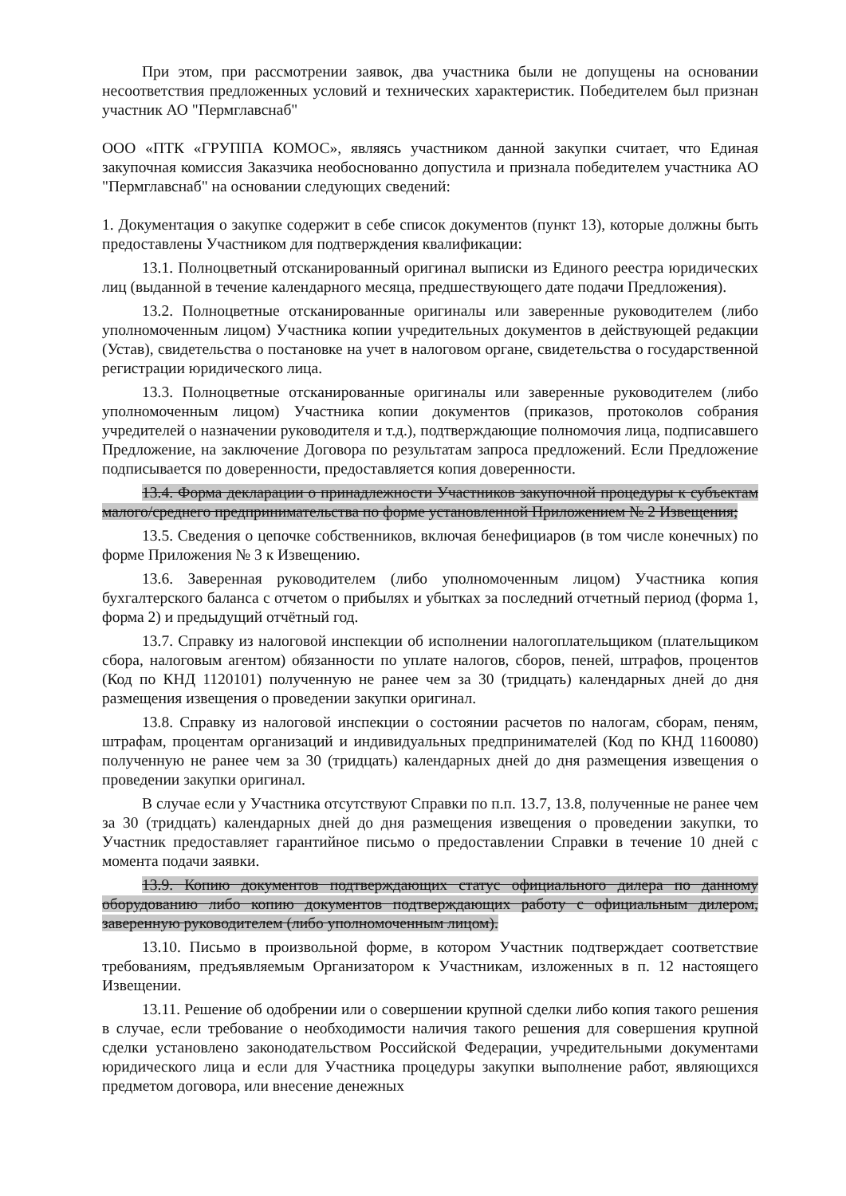При этом, при рассмотрении заявок, два участника были не допущены на основании несоответствия предложенных условий и технических характеристик. Победителем был признан участник АО "Пермглавснаб"
ООО «ПТК «ГРУППА КОМОС», являясь участником данной закупки считает, что Единая закупочная комиссия Заказчика необоснованно допустила и признала победителем участника АО "Пермглавснаб" на основании следующих сведений:
1. Документация о закупке содержит в себе список документов (пункт 13), которые должны быть предоставлены Участником для подтверждения квалификации:
13.1. Полноцветный отсканированный оригинал выписки из Единого реестра юридических лиц (выданной в течение календарного месяца, предшествующего дате подачи Предложения).
13.2. Полноцветные отсканированные оригиналы или заверенные руководителем (либо уполномоченным лицом) Участника копии учредительных документов в действующей редакции (Устав), свидетельства о постановке на учет в налоговом органе, свидетельства о государственной регистрации юридического лица.
13.3. Полноцветные отсканированные оригиналы или заверенные руководителем (либо уполномоченным лицом) Участника копии документов (приказов, протоколов собрания учредителей о назначении руководителя и т.д.), подтверждающие полномочия лица, подписавшего Предложение, на заключение Договора по результатам запроса предложений. Если Предложение подписывается по доверенности, предоставляется копия доверенности.
13.4. Форма декларации о принадлежности Участников закупочной процедуры к субъектам малого/среднего предпринимательства по форме установленной Приложением № 2 Извещения;
13.5. Сведения о цепочке собственников, включая бенефициаров (в том числе конечных) по форме Приложения № 3 к Извещению.
13.6. Заверенная руководителем (либо уполномоченным лицом) Участника копия бухгалтерского баланса с отчетом о прибылях и убытках за последний отчетный период (форма 1, форма 2) и предыдущий отчётный год.
13.7. Справку из налоговой инспекции об исполнении налогоплательщиком (плательщиком сбора, налоговым агентом) обязанности по уплате налогов, сборов, пеней, штрафов, процентов (Код по КНД 1120101) полученную не ранее чем за 30 (тридцать) календарных дней до дня размещения извещения о проведении закупки оригинал.
13.8. Справку из налоговой инспекции о состоянии расчетов по налогам, сборам, пеням, штрафам, процентам организаций и индивидуальных предпринимателей (Код по КНД 1160080) полученную не ранее чем за 30 (тридцать) календарных дней до дня размещения извещения о проведении закупки оригинал.
В случае если у Участника отсутствуют Справки по п.п. 13.7, 13.8, полученные не ранее чем за 30 (тридцать) календарных дней до дня размещения извещения о проведении закупки, то Участник предоставляет гарантийное письмо о предоставлении Справки в течение 10 дней с момента подачи заявки.
13.9. Копию документов подтверждающих статус официального дилера по данному оборудованию либо копию документов подтверждающих работу с официальным дилером, заверенную руководителем (либо уполномоченным лицом).
13.10. Письмо в произвольной форме, в котором Участник подтверждает соответствие требованиям, предъявляемым Организатором к Участникам, изложенных в п. 12 настоящего Извещении.
13.11. Решение об одобрении или о совершении крупной сделки либо копия такого решения в случае, если требование о необходимости наличия такого решения для совершения крупной сделки установлено законодательством Российской Федерации, учредительными документами юридического лица и если для Участника процедуры закупки выполнение работ, являющихся предметом договора, или внесение денежных